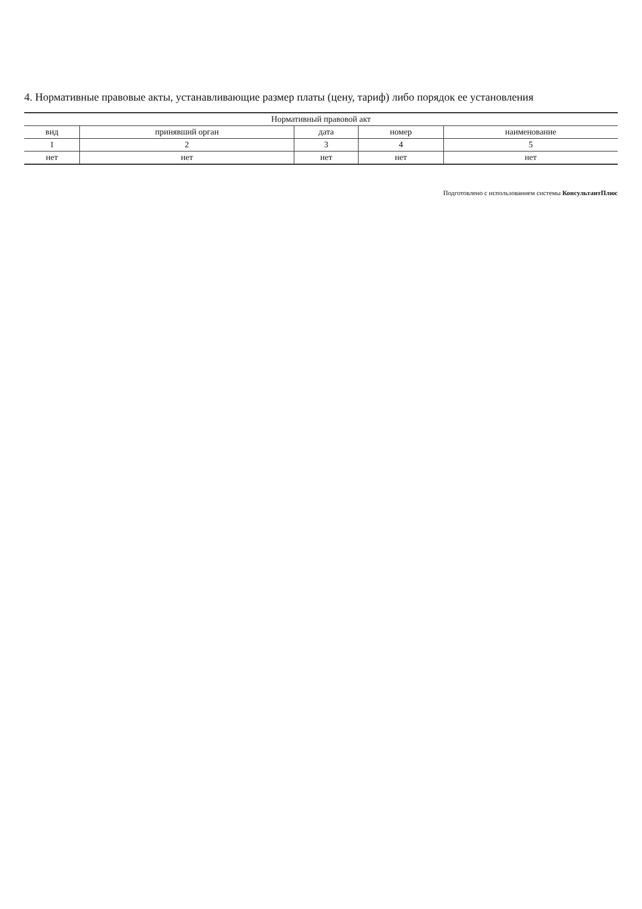4. Нормативные правовые акты, устанавливающие размер платы (цену, тариф) либо порядок ее установления
| Нормативный правовой акт | | | | |
| --- | --- | --- | --- | --- |
| вид | принявший орган | дата | номер | наименование |
| 1 | 2 | 3 | 4 | 5 |
| нет | нет | нет | нет | нет |
Подготовлено с использованием системы КонсультантПлюс